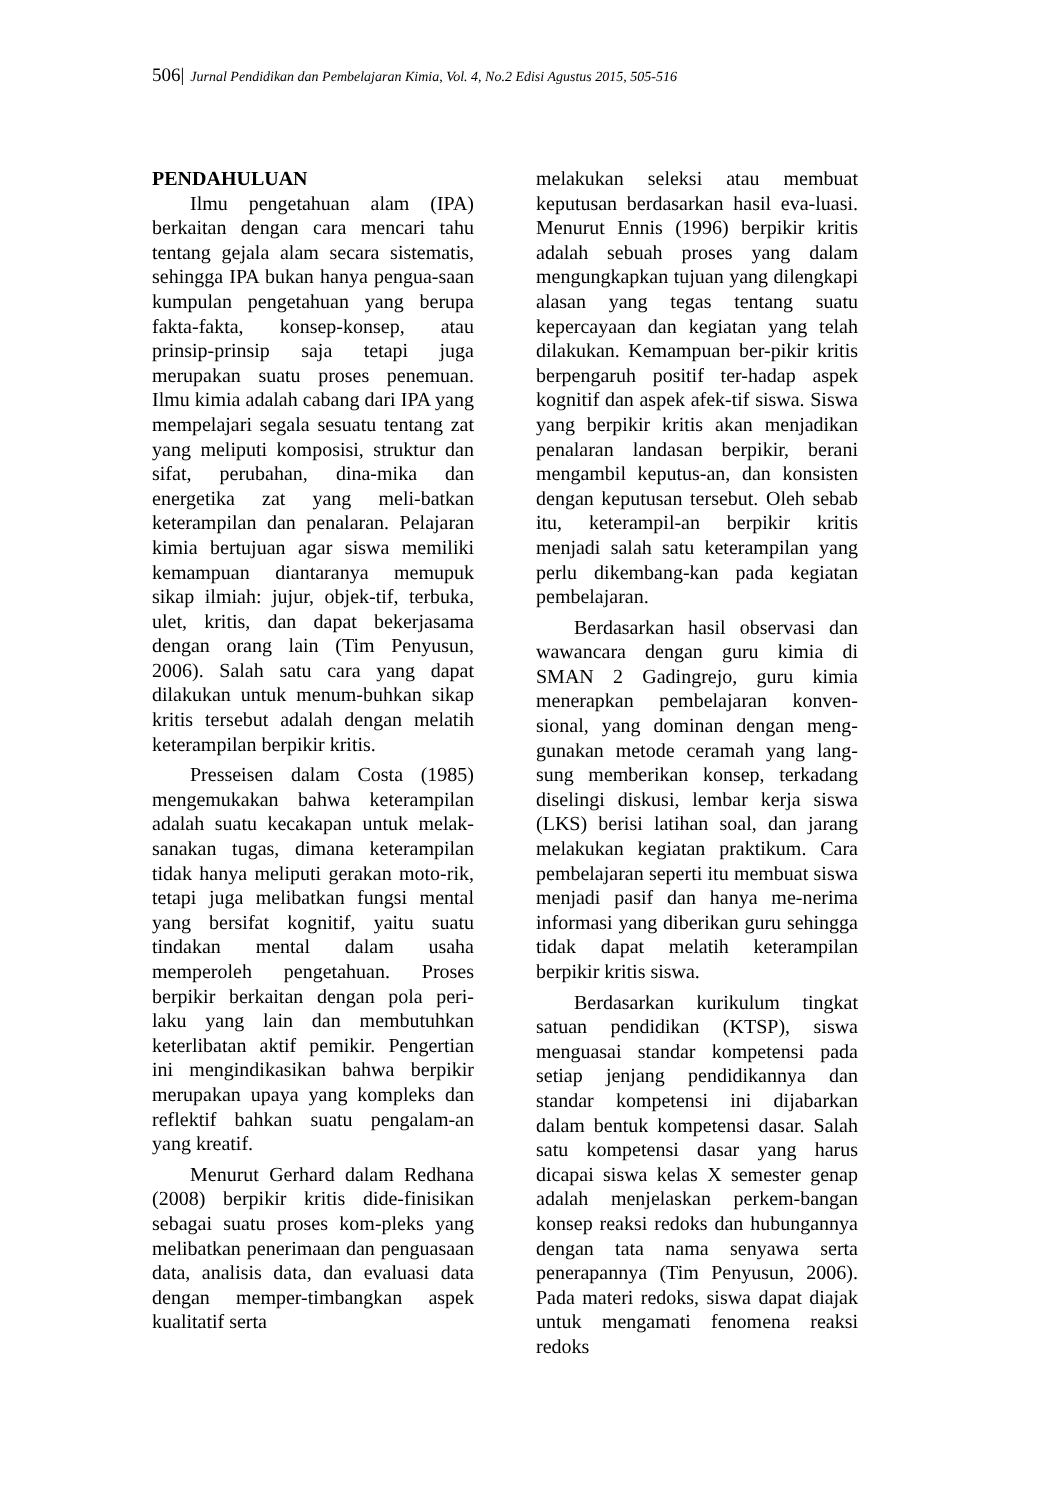506| Jurnal Pendidikan dan Pembelajaran Kimia, Vol. 4, No.2 Edisi Agustus 2015, 505-516
PENDAHULUAN
Ilmu pengetahuan alam (IPA) berkaitan dengan cara mencari tahu tentang gejala alam secara sistematis, sehingga IPA bukan hanya pengua-saan kumpulan pengetahuan yang berupa fakta-fakta, konsep-konsep, atau prinsip-prinsip saja tetapi juga merupakan suatu proses penemuan. Ilmu kimia adalah cabang dari IPA yang mempelajari segala sesuatu tentang zat yang meliputi komposisi, struktur dan sifat, perubahan, dina-mika dan energetika zat yang meli-batkan keterampilan dan penalaran. Pelajaran kimia bertujuan agar siswa memiliki kemampuan diantaranya memupuk sikap ilmiah: jujur, objek-tif, terbuka, ulet, kritis, dan dapat bekerjasama dengan orang lain (Tim Penyusun, 2006). Salah satu cara yang dapat dilakukan untuk menum-buhkan sikap kritis tersebut adalah dengan melatih keterampilan berpikir kritis.
Presseisen dalam Costa (1985) mengemukakan bahwa keterampilan adalah suatu kecakapan untuk melak-sanakan tugas, dimana keterampilan tidak hanya meliputi gerakan moto-rik, tetapi juga melibatkan fungsi mental yang bersifat kognitif, yaitu suatu tindakan mental dalam usaha memperoleh pengetahuan. Proses berpikir berkaitan dengan pola peri-laku yang lain dan membutuhkan keterlibatan aktif pemikir. Pengertian ini mengindikasikan bahwa berpikir merupakan upaya yang kompleks dan reflektif bahkan suatu pengalam-an yang kreatif.
Menurut Gerhard dalam Redhana (2008) berpikir kritis dide-finisikan sebagai suatu proses kom-pleks yang melibatkan penerimaan dan penguasaan data, analisis data, dan evaluasi data dengan memper-timbangkan aspek kualitatif serta
melakukan seleksi atau membuat keputusan berdasarkan hasil eva-luasi. Menurut Ennis (1996) berpikir kritis adalah sebuah proses yang dalam mengungkapkan tujuan yang dilengkapi alasan yang tegas tentang suatu kepercayaan dan kegiatan yang telah dilakukan. Kemampuan ber-pikir kritis berpengaruh positif ter-hadap aspek kognitif dan aspek afek-tif siswa. Siswa yang berpikir kritis akan menjadikan penalaran landasan berpikir, berani mengambil keputus-an, dan konsisten dengan keputusan tersebut. Oleh sebab itu, keterampil-an berpikir kritis menjadi salah satu keterampilan yang perlu dikembang-kan pada kegiatan pembelajaran.
Berdasarkan hasil observasi dan wawancara dengan guru kimia di SMAN 2 Gadingrejo, guru kimia menerapkan pembelajaran konven-sional, yang dominan dengan meng-gunakan metode ceramah yang lang-sung memberikan konsep, terkadang diselingi diskusi, lembar kerja siswa (LKS) berisi latihan soal, dan jarang melakukan kegiatan praktikum. Cara pembelajaran seperti itu membuat siswa menjadi pasif dan hanya me-nerima informasi yang diberikan guru sehingga tidak dapat melatih keterampilan berpikir kritis siswa.
Berdasarkan kurikulum tingkat satuan pendidikan (KTSP), siswa menguasai standar kompetensi pada setiap jenjang pendidikannya dan standar kompetensi ini dijabarkan dalam bentuk kompetensi dasar. Salah satu kompetensi dasar yang harus dicapai siswa kelas X semester genap adalah menjelaskan perkem-bangan konsep reaksi redoks dan hubungannya dengan tata nama senyawa serta penerapannya (Tim Penyusun, 2006). Pada materi redoks, siswa dapat diajak untuk mengamati fenomena reaksi redoks